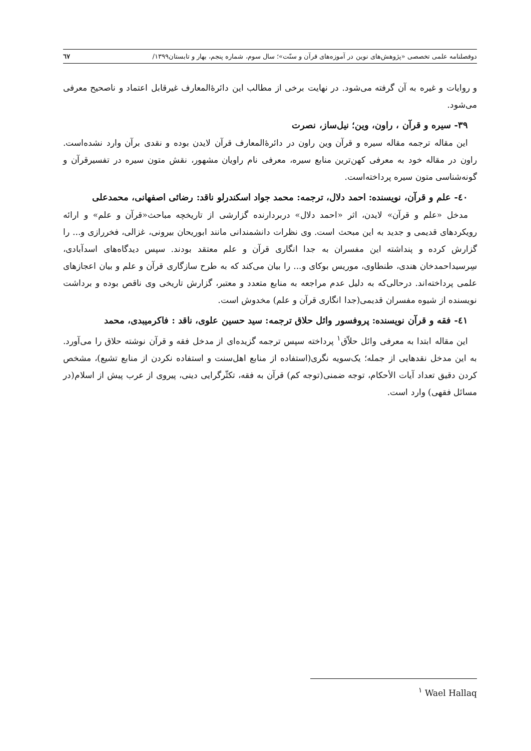دوفصلنامه علمی تخصصی «پژوهش‌های نوین در آموزه‌های قرآن و سنّت»؛ سال سوم، شماره پنجم، بهار و تابستان۱۳۹۹/ ٦٧
و روایات و غیره به آن گرفته می‌شود. در نهایت برخی از مطالب این دائرۀالمعارف غیرقابل اعتماد و ناصحیح معرفی می‌شود.
۳۹- سیره و قرآن ، راون، وین؛ نیل‌ساز، نصرت
این مقاله ترجمه مقاله سیره و قرآن وین راون در دائرۀالمعارف قرآن لایدن بوده و نقدی برآن وارد نشده‌است. راون در مقاله خود به معرفی کهن‌ترین منابع سیره، معرفی نام راویان مشهور، نقش متون سیره در تفسیرقرآن و گونه‌شناسی متون سیره پرداخته‌است.
٤٠- علم و قرآن، نویسنده: احمد دلال، ترجمه: محمد جواد اسکندرلو ناقد: رضائی اصفهانی، محمدعلی
مدخل «علم و قرآن» لایدن، اثر «احمد دلال» دربردارنده گزارشی از تاریخچه مباحث«قرآن و علم» و ارائه رویکردهای قدیمی و جدید به این مبحث است. وی نظرات دانشمندانی مانند ابوریحان بیرونی، غزالی، فخررازی و... را گزارش کرده و پنداشته این مفسران به جدا انگاری قرآن و علم معتقد بودند. سپس دیدگاه‌های اسدآبادی، سِرسیداحمدخان هندی، طنطاوی، موریس بوکای و... را بیان می‌کند که به طرح سازگاری قرآن و علم و بیان اعجازهای علمی پرداخته‌اند. درحالی‌که به دلیل عدم مراجعه به منابع متعدد و معتبر، گزارش تاریخی وی ناقص بوده و برداشت نویسنده از شیوه مفسران قدیمی(جدا انگاری قرآن و علم) مخدوش است.
٤١- فقه و قرآن نویسنده: پروفسور وائل حلاق ترجمه: سید حسین علوی، ناقد : فاکرمیبدی، محمد
این مقاله ابتدا به معرفی وائل حلاّق<sup>۱</sup> پرداخته سپس ترجمه گزیده‌ای از مدخل فقه و قرآن نوشته حلاق را می‌آورد. به این مدخل نقدهایی از جمله؛ یک‌سویه نگری(استفاده از منابع اهل‌سنت و استفاده نکردن از منابع تشیع)، مشخص کردن دقیق تعداد آیات الأحکام، توجه ضمنی(توجه کم) قرآن به فقه، تکثّرگرایی دینی، پیروی از عرب پیش از اسلام(در مسائل فقهی) وارد است.
<sup>۱</sup> Wael Hallaq